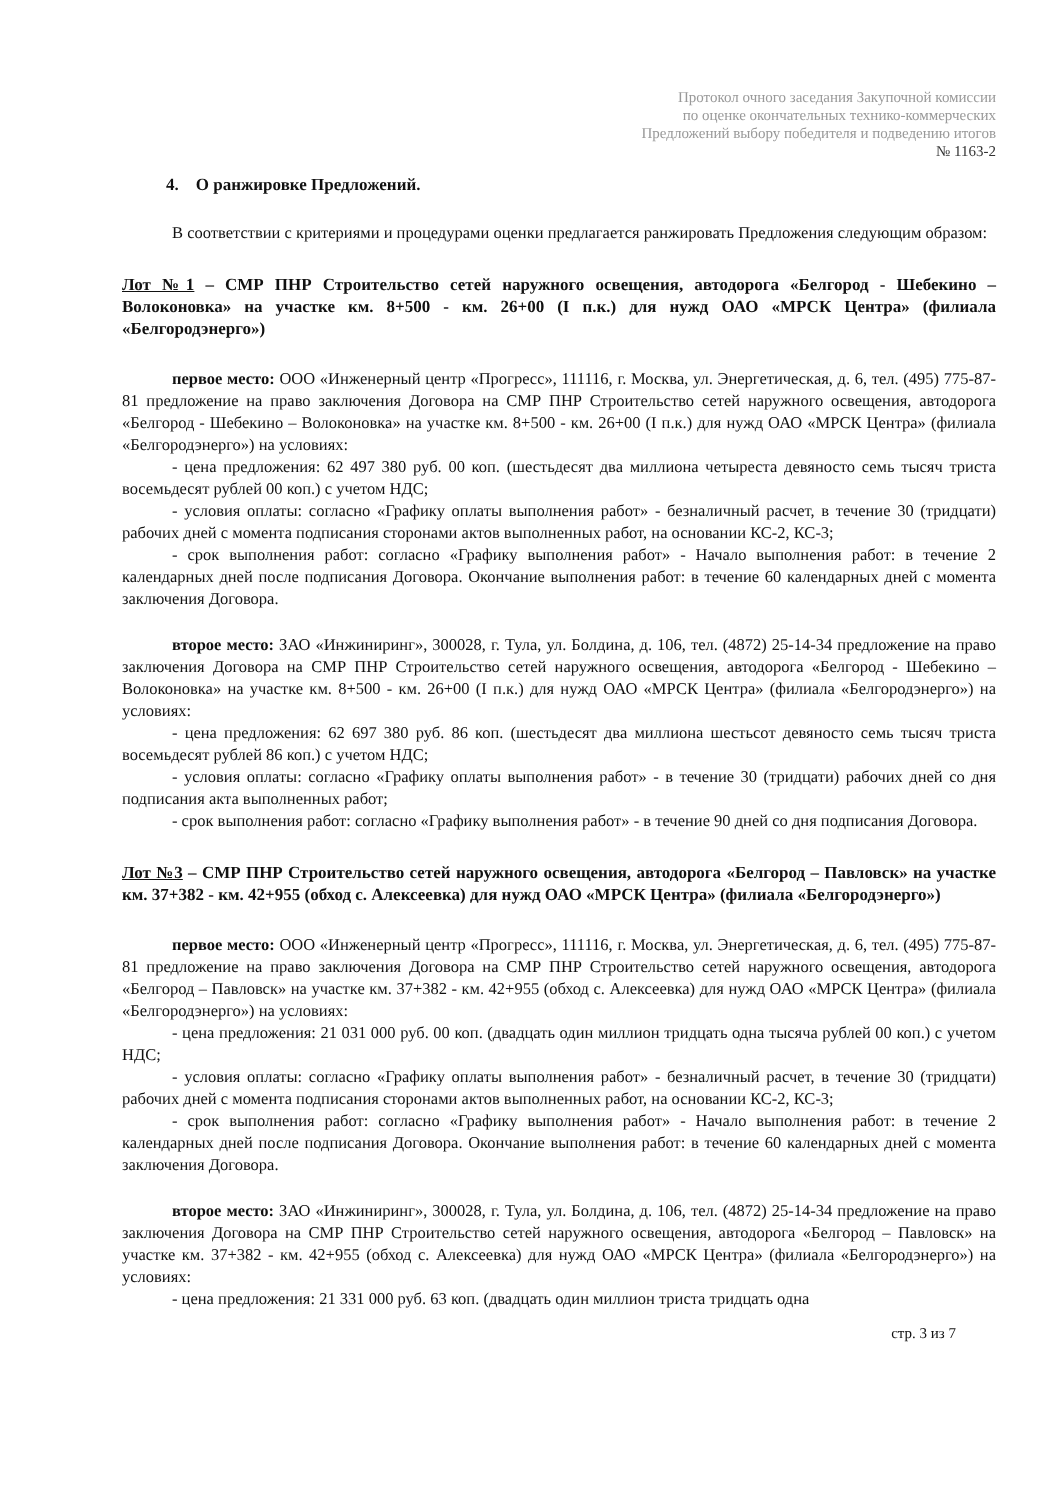Протокол очного заседания Закупочной комиссии
по оценке окончательных технико-коммерческих
Предложений выбору победителя и подведению итогов
№ 1163-2
4. О ранжировке Предложений.
В соответствии с критериями и процедурами оценки предлагается ранжировать Предложения следующим образом:
Лот №1 – СМР ПНР Строительство сетей наружного освещения, автодорога «Белгород - Шебекино – Волоконовка» на участке км. 8+500 - км. 26+00 (I п.к.) для нужд ОАО «МРСК Центра» (филиала «Белгородэнерго»)
первое место: ООО «Инженерный центр «Прогресс», 111116, г. Москва, ул. Энергетическая, д. 6, тел. (495) 775-87-81 предложение на право заключения Договора на СМР ПНР Строительство сетей наружного освещения, автодорога «Белгород - Шебекино – Волоконовка» на участке км. 8+500 - км. 26+00 (I п.к.) для нужд ОАО «МРСК Центра» (филиала «Белгородэнерго») на условиях:
- цена предложения: 62 497 380 руб. 00 коп. (шестьдесят два миллиона четыреста девяносто семь тысяч триста восемьдесят рублей 00 коп.) с учетом НДС;
- условия оплаты: согласно «Графику оплаты выполнения работ» - безналичный расчет, в течение 30 (тридцати) рабочих дней с момента подписания сторонами актов выполненных работ, на основании КС-2, КС-3;
- срок выполнения работ: согласно «Графику выполнения работ» - Начало выполнения работ: в течение 2 календарных дней после подписания Договора. Окончание выполнения работ: в течение 60 календарных дней с момента заключения Договора.
второе место: ЗАО «Инжиниринг», 300028, г. Тула, ул. Болдина, д. 106, тел. (4872) 25-14-34 предложение на право заключения Договора на СМР ПНР Строительство сетей наружного освещения, автодорога «Белгород - Шебекино – Волоконовка» на участке км. 8+500 - км. 26+00 (I п.к.) для нужд ОАО «МРСК Центра» (филиала «Белгородэнерго») на условиях:
- цена предложения: 62 697 380 руб. 86 коп. (шестьдесят два миллиона шестьсот девяносто семь тысяч триста восемьдесят рублей 86 коп.) с учетом НДС;
- условия оплаты: согласно «Графику оплаты выполнения работ» - в течение 30 (тридцати) рабочих дней со дня подписания акта выполненных работ;
- срок выполнения работ: согласно «Графику выполнения работ» - в течение 90 дней со дня подписания Договора.
Лот №3 – СМР ПНР Строительство сетей наружного освещения, автодорога «Белгород – Павловск» на участке км. 37+382 - км. 42+955 (обход с. Алексеевка) для нужд ОАО «МРСК Центра» (филиала «Белгородэнерго»)
первое место: ООО «Инженерный центр «Прогресс», 111116, г. Москва, ул. Энергетическая, д. 6, тел. (495) 775-87-81 предложение на право заключения Договора на СМР ПНР Строительство сетей наружного освещения, автодорога «Белгород – Павловск» на участке км. 37+382 - км. 42+955 (обход с. Алексеевка) для нужд ОАО «МРСК Центра» (филиала «Белгородэнерго») на условиях:
- цена предложения: 21 031 000 руб. 00 коп. (двадцать один миллион тридцать одна тысяча рублей 00 коп.) с учетом НДС;
- условия оплаты: согласно «Графику оплаты выполнения работ» - безналичный расчет, в течение 30 (тридцати) рабочих дней с момента подписания сторонами актов выполненных работ, на основании КС-2, КС-3;
- срок выполнения работ: согласно «Графику выполнения работ» - Начало выполнения работ: в течение 2 календарных дней после подписания Договора. Окончание выполнения работ: в течение 60 календарных дней с момента заключения Договора.
второе место: ЗАО «Инжиниринг», 300028, г. Тула, ул. Болдина, д. 106, тел. (4872) 25-14-34 предложение на право заключения Договора на СМР ПНР Строительство сетей наружного освещения, автодорога «Белгород – Павловск» на участке км. 37+382 - км. 42+955 (обход с. Алексеевка) для нужд ОАО «МРСК Центра» (филиала «Белгородэнерго») на условиях:
- цена предложения: 21 331 000 руб. 63 коп. (двадцать один миллион триста тридцать одна
стр. 3 из 7